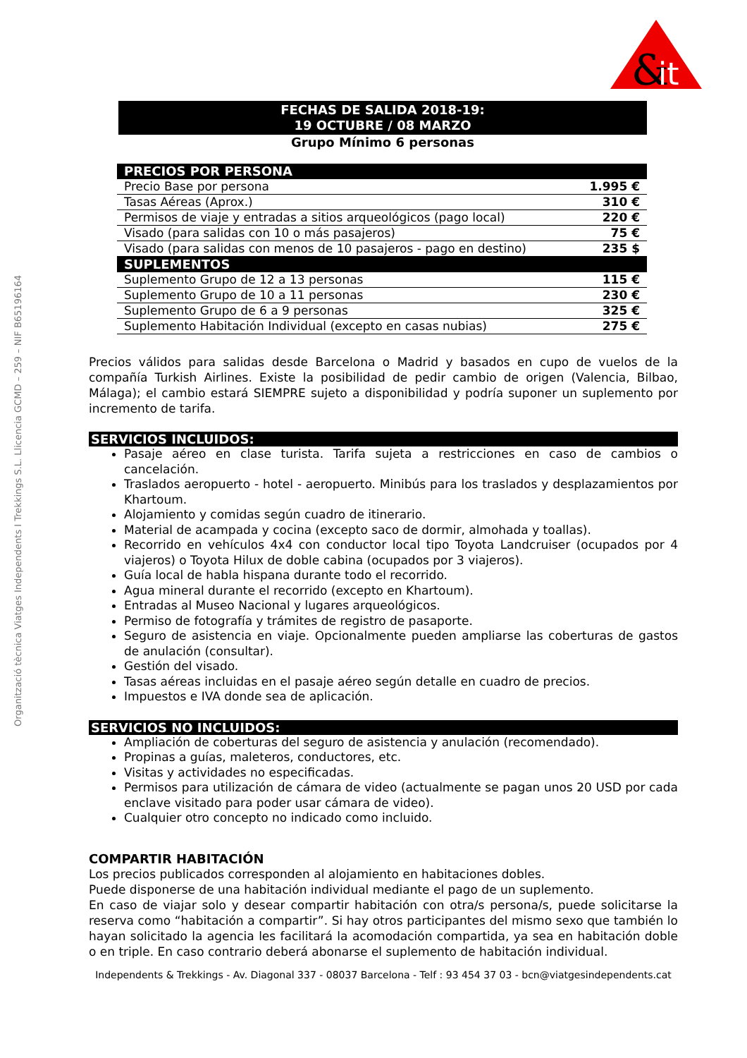&
it
Organització tècnica Viatges Independents I Trekkings S.L. Llicencia GCMD – 259 – NIF B65196164
FECHAS DE SALIDA 2018-19:
19 OCTUBRE / 08 MARZO
Grupo Mínimo 6 personas
| PRECIOS POR PERSONA | |
| --- | --- |
| Precio Base por persona | 1.995 € |
| Tasas Aéreas (Aprox.) | 310 € |
| Permisos de viaje y entradas a sitios arqueológicos (pago local) | 220 € |
| Visado (para salidas con 10 o más pasajeros) | 75 € |
| Visado (para salidas con menos de 10 pasajeros - pago en destino) | 235 $ |
| SUPLEMENTOS | |
| Suplemento Grupo de 12 a 13 personas | 115 € |
| Suplemento Grupo de 10 a 11 personas | 230 € |
| Suplemento Grupo de 6 a 9 personas | 325 € |
| Suplemento Habitación Individual (excepto en casas nubias) | 275 € |
Precios válidos para salidas desde Barcelona o Madrid y basados en cupo de vuelos de la compañía Turkish Airlines. Existe la posibilidad de pedir cambio de origen (Valencia, Bilbao, Málaga); el cambio estará SIEMPRE sujeto a disponibilidad y podría suponer un suplemento por incremento de tarifa.
SERVICIOS INCLUIDOS:
Pasaje aéreo en clase turista. Tarifa sujeta a restricciones en caso de cambios o cancelación.
Traslados aeropuerto - hotel - aeropuerto. Minibús para los traslados y desplazamientos por Khartoum.
Alojamiento y comidas según cuadro de itinerario.
Material de acampada y cocina (excepto saco de dormir, almohada y toallas).
Recorrido en vehículos 4x4 con conductor local tipo Toyota Landcruiser (ocupados por 4 viajeros) o Toyota Hilux de doble cabina (ocupados por 3 viajeros).
Guía local de habla hispana durante todo el recorrido.
Agua mineral durante el recorrido (excepto en Khartoum).
Entradas al Museo Nacional y lugares arqueológicos.
Permiso de fotografía y trámites de registro de pasaporte.
Seguro de asistencia en viaje. Opcionalmente pueden ampliarse las coberturas de gastos de anulación (consultar).
Gestión del visado.
Tasas aéreas incluidas en el pasaje aéreo según detalle en cuadro de precios.
Impuestos e IVA donde sea de aplicación.
SERVICIOS NO INCLUIDOS:
Ampliación de coberturas del seguro de asistencia y anulación (recomendado).
Propinas a guías, maleteros, conductores, etc.
Visitas y actividades no especificadas.
Permisos para utilización de cámara de video (actualmente se pagan unos 20 USD por cada enclave visitado para poder usar cámara de video).
Cualquier otro concepto no indicado como incluido.
COMPARTIR HABITACIÓN
Los precios publicados corresponden al alojamiento en habitaciones dobles.
Puede disponerse de una habitación individual mediante el pago de un suplemento.
En caso de viajar solo y desear compartir habitación con otra/s persona/s, puede solicitarse la reserva como “habitación a compartir”. Si hay otros participantes del mismo sexo que también lo hayan solicitado la agencia les facilitará la acomodación compartida, ya sea en habitación doble o en triple. En caso contrario deberá abonarse el suplemento de habitación individual.
Independents & Trekkings - Av. Diagonal 337 - 08037 Barcelona - Telf : 93 454 37 03 - bcn@viatgesindependents.cat